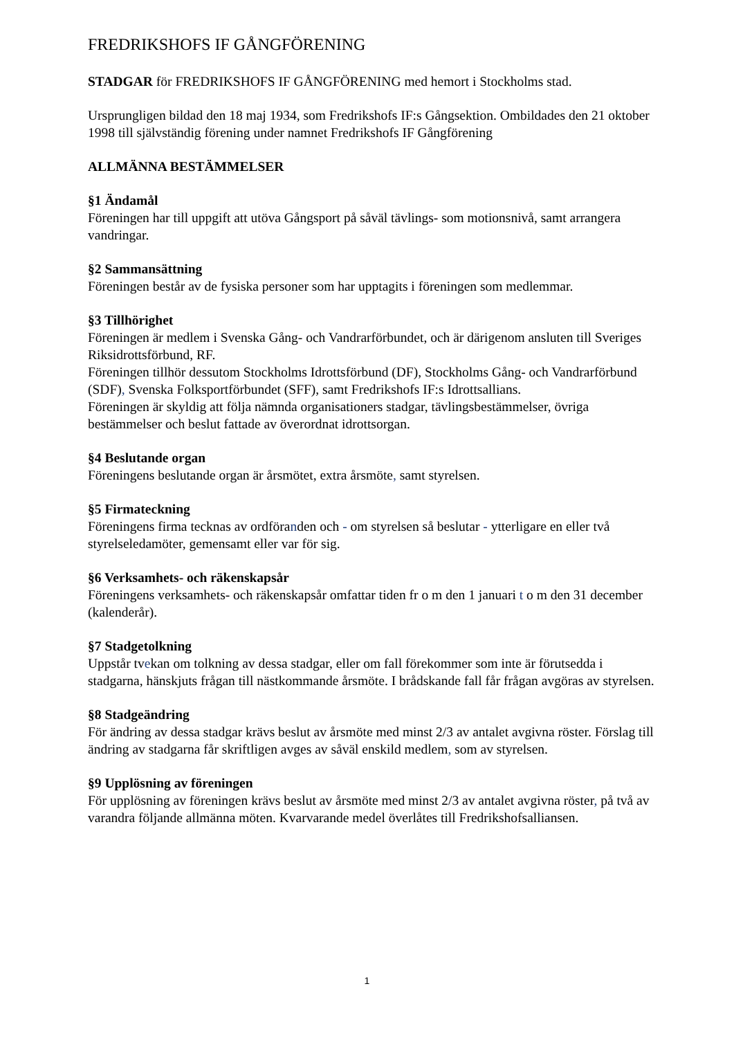FREDRIKSHOFS IF GÅNGFÖRENING
STADGAR för FREDRIKSHOFS IF GÅNGFÖRENING med hemort i Stockholms stad.
Ursprungligen bildad den 18 maj 1934, som Fredrikshofs IF:s Gångsektion. Ombildades den 21 oktober 1998 till självständig förening under namnet Fredrikshofs IF Gångförening
ALLMÄNNA BESTÄMMELSER
§1 Ändamål
Föreningen har till uppgift att utöva Gångsport på såväl tävlings- som motionsnivå, samt arrangera vandringar.
§2 Sammansättning
Föreningen består av de fysiska personer som har upptagits i föreningen som medlemmar.
§3 Tillhörighet
Föreningen är medlem i Svenska Gång- och Vandrarförbundet, och är därigenom ansluten till Sveriges Riksidrottsförbund, RF.
Föreningen tillhör dessutom Stockholms Idrottsförbund (DF), Stockholms Gång- och Vandrarförbund (SDF), Svenska Folksportförbundet (SFF), samt Fredrikshofs IF:s Idrottsallians.
Föreningen är skyldig att följa nämnda organisationers stadgar, tävlingsbestämmelser, övriga bestämmelser och beslut fattade av överordnat idrottsorgan.
§4 Beslutande organ
Föreningens beslutande organ är årsmötet, extra årsmöte, samt styrelsen.
§5 Firmateckning
Föreningens firma tecknas av ordföranden och - om styrelsen så beslutar - ytterligare en eller två styrelseledamöter, gemensamt eller var för sig.
§6 Verksamhets- och räkenskapsår
Föreningens verksamhets- och räkenskapsår omfattar tiden fr o m den 1 januari t o m den 31 december (kalenderår).
§7 Stadgetolkning
Uppstår tvekan om tolkning av dessa stadgar, eller om fall förekommer som inte är förutsedda i stadgarna, hänskjuts frågan till nästkommande årsmöte. I brådskande fall får frågan avgöras av styrelsen.
§8 Stadgeändring
För ändring av dessa stadgar krävs beslut av årsmöte med minst 2/3 av antalet avgivna röster. Förslag till ändring av stadgarna får skriftligen avges av såväl enskild medlem, som av styrelsen.
§9 Upplösning av föreningen
För upplösning av föreningen krävs beslut av årsmöte med minst 2/3 av antalet avgivna röster, på två av varandra följande allmänna möten. Kvarvarande medel överlåtes till Fredrikshofsalliansen.
1